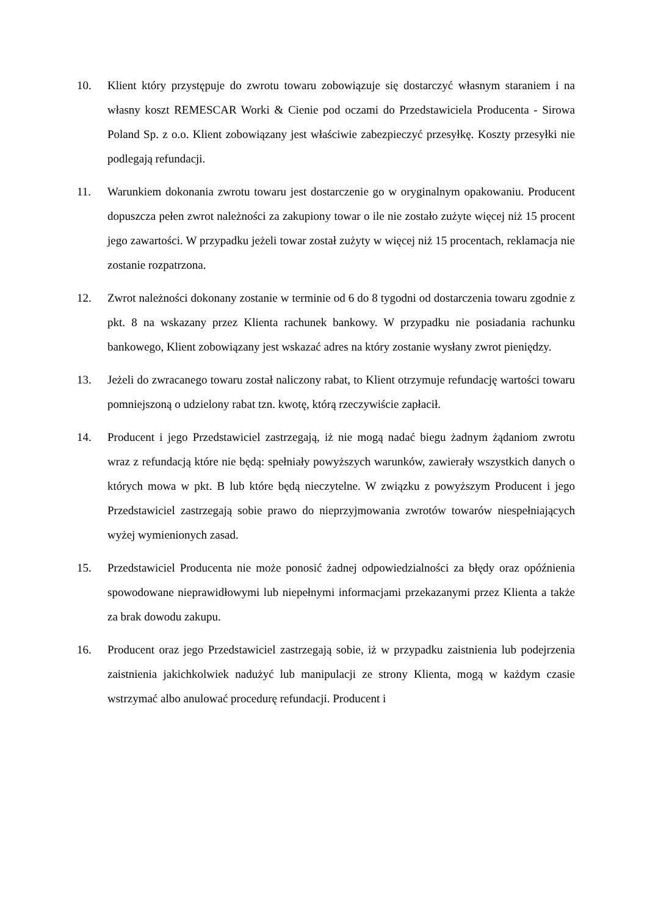10. Klient który przystępuje do zwrotu towaru zobowiązuje się dostarczyć własnym staraniem i na własny koszt REMESCAR Worki & Cienie pod oczami do Przedstawiciela Producenta - Sirowa Poland Sp. z o.o. Klient zobowiązany jest właściwie zabezpieczyć przesyłkę. Koszty przesyłki nie podlegają refundacji.
11. Warunkiem dokonania zwrotu towaru jest dostarczenie go w oryginalnym opakowaniu. Producent dopuszcza pełen zwrot należności za zakupiony towar o ile nie zostało zużyte więcej niż 15 procent jego zawartości. W przypadku jeżeli towar został zużyty w więcej niż 15 procentach, reklamacja nie zostanie rozpatrzona.
12. Zwrot należności dokonany zostanie w terminie od 6 do 8 tygodni od dostarczenia towaru zgodnie z pkt. 8 na wskazany przez Klienta rachunek bankowy. W przypadku nie posiadania rachunku bankowego, Klient zobowiązany jest wskazać adres na który zostanie wysłany zwrot pieniędzy.
13. Jeżeli do zwracanego towaru został naliczony rabat, to Klient otrzymuje refundację wartości towaru pomniejszoną o udzielony rabat tzn. kwotę, którą rzeczywiście zapłacił.
14. Producent i jego Przedstawiciel zastrzegają, iż nie mogą nadać biegu żadnym żądaniom zwrotu wraz z refundacją które nie będą: spełniały powyższych warunków, zawierały wszystkich danych o których mowa w pkt. B lub które będą nieczytelne. W związku z powyższym Producent i jego Przedstawiciel zastrzegają sobie prawo do nieprzyjmowania zwrotów towarów niespełniających wyżej wymienionych zasad.
15. Przedstawiciel Producenta nie może ponosić żadnej odpowiedzialności za błędy oraz opóźnienia spowodowane nieprawidłowymi lub niepełnymi informacjami przekazanymi przez Klienta a także za brak dowodu zakupu.
16. Producent oraz jego Przedstawiciel zastrzegają sobie, iż w przypadku zaistnienia lub podejrzenia zaistnienia jakichkolwiek nadużyć lub manipulacji ze strony Klienta, mogą w każdym czasie wstrzymać albo anulować procedurę refundacji. Producent i